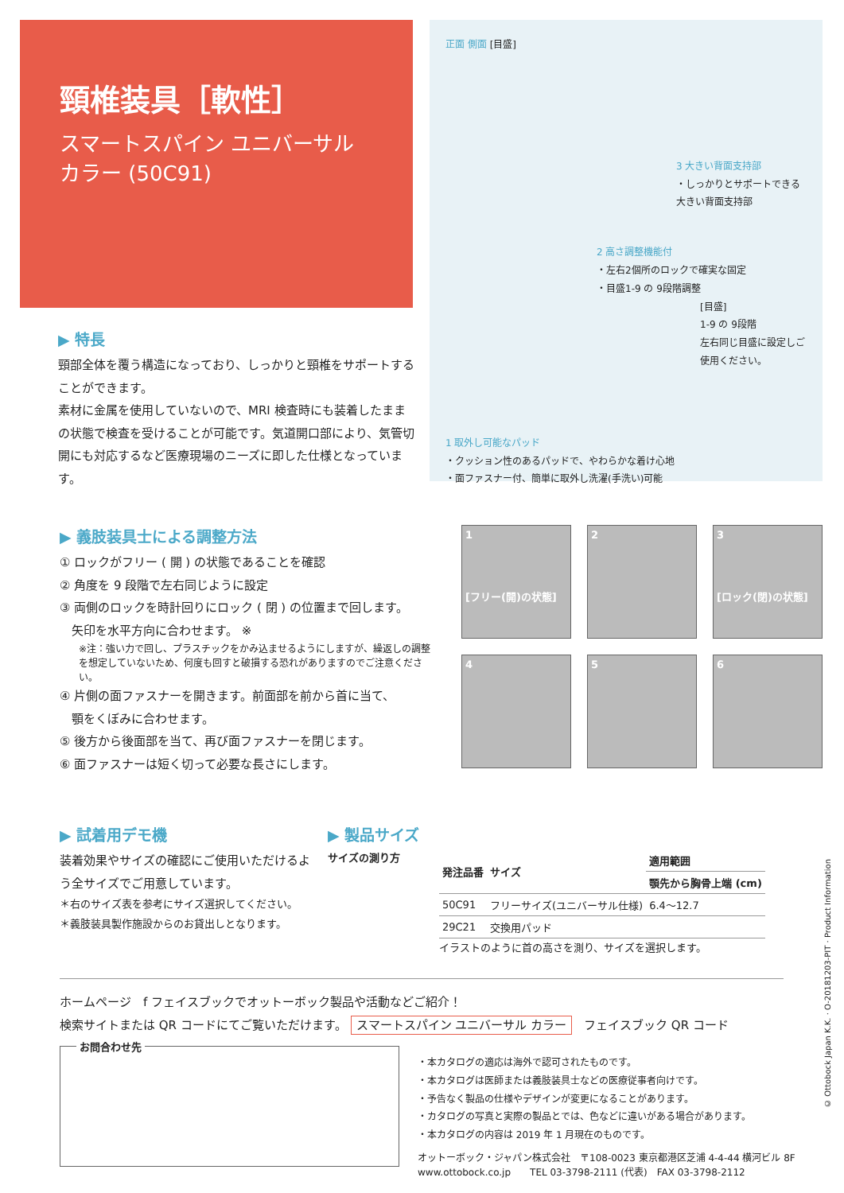頸椎装具［軟性］
スマートスパイン ユニバーサル
カラー (50C91)
正面 側面 [目盛]
3 大きい背面支持部
・しっかりとサポートできる大きい背面支持部
2 高さ調整機能付
・左右2個所のロックで確実な固定
・目盛1-9 の 9段階調整
[目盛]
1-9 の 9段階
左右同じ目盛に設定しご使用ください。
1 取外し可能なパッド
・クッション性のあるパッドで、やわらかな着け心地
・面ファスナー付、簡単に取外し洗濯(手洗い)可能
▶ 特長
頸部全体を覆う構造になっており、しっかりと頸椎をサポートすることができます。
素材に金属を使用していないので、MRI 検査時にも装着したままの状態で検査を受けることが可能です。気道開口部により、気管切開にも対応するなど医療現場のニーズに即した仕様となっています。
▶ 義肢装具士による調整方法
① ロックがフリー ( 開 ) の状態であることを確認
② 角度を 9 段階で左右同じように設定
③ 両側のロックを時計回りにロック ( 閉 ) の位置まで回します。
　矢印を水平方向に合わせます。 ※
※注：強い力で回し、プラスチックをかみ込ませるようにしますが、繰返しの調整を想定していないため、何度も回すと破損する恐れがありますのでご注意ください。
④ 片側の面ファスナーを開きます。前面部を前から首に当て、
　顎をくぼみに合わせます。
⑤ 後方から後面部を当て、再び面ファスナーを閉じます。
⑥ 面ファスナーは短く切って必要な長さにします。
1
[フリー(開)の状態]
2
3
[ロック(閉)の状態]
4
5
6
▶ 試着用デモ機
装着効果やサイズの確認にご使用いただけるよう全サイズでご用意しています。
＊右のサイズ表を参考にサイズ選択してください。
＊義肢装具製作施設からのお貸出しとなります。
▶ 製品サイズ
サイズの測り方
| 発注品番 | サイズ | 適用範囲 |
| --- | --- | --- |
| | | 顎先から胸骨上端 (cm) |
| 50C91 | フリーサイズ(ユニバーサル仕様) | 6.4～12.7 |
| 29C21 | 交換用パッド | |
イラストのように首の高さを測り、サイズを選択します。
ホームページ　f フェイスブックでオットーボック製品や活動などご紹介！
検索サイトまたは QR コードにてご覧いただけます。 スマートスパイン ユニバーサル カラー　フェイスブック QR コード
お問合わせ先
・本カタログの適応は海外で認可されたものです。
・本カタログは医師または義肢装具士などの医療従事者向けです。
・予告なく製品の仕様やデザインが変更になることがあります。
・カタログの写真と実際の製品とでは、色などに違いがある場合があります。
・本カタログの内容は 2019 年 1 月現在のものです。
オットーボック・ジャパン株式会社　〒108-0023 東京都港区芝浦 4-4-44 横河ビル 8F
www.ottobock.co.jp　　TEL 03-3798-2111 (代表)　FAX 03-3798-2112
© Ottobock Japan K.K. · O-20181203-PIT · Product Information